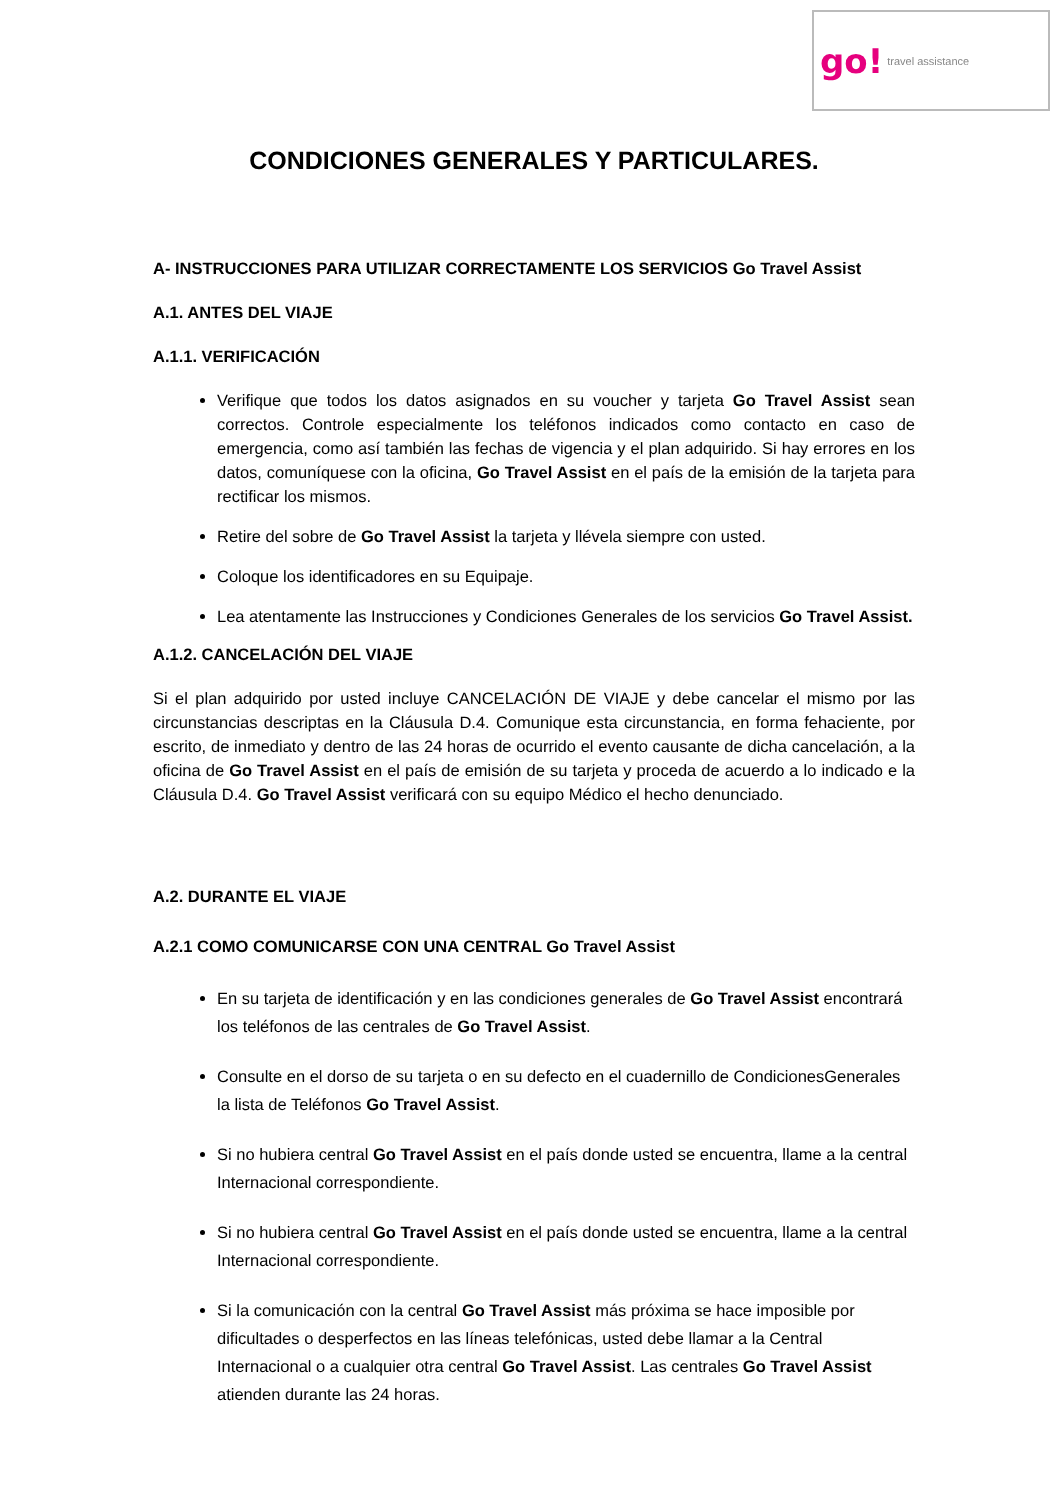go! travel assistance
CONDICIONES GENERALES Y PARTICULARES.
A- INSTRUCCIONES PARA UTILIZAR CORRECTAMENTE LOS SERVICIOS Go Travel Assist
A.1. ANTES DEL VIAJE
A.1.1. VERIFICACIÓN
Verifique que todos los datos asignados en su voucher y tarjeta Go Travel Assist sean correctos. Controle especialmente los teléfonos indicados como contacto en caso de emergencia, como así también las fechas de vigencia y el plan adquirido. Si hay errores en los datos, comuníquese con la oficina, Go Travel Assist en el país de la emisión de la tarjeta para rectificar los mismos.
Retire del sobre de Go Travel Assist la tarjeta y llévela siempre con usted.
Coloque los identificadores en su Equipaje.
Lea atentamente las Instrucciones y Condiciones Generales de los servicios Go Travel Assist.
A.1.2. CANCELACIÓN DEL VIAJE
Si el plan adquirido por usted incluye CANCELACIÓN DE VIAJE y debe cancelar el mismo por las circunstancias descriptas en la Cláusula D.4. Comunique esta circunstancia, en forma fehaciente, por escrito, de inmediato y dentro de las 24 horas de ocurrido el evento causante de dicha cancelación, a la oficina de Go Travel Assist en el país de emisión de su tarjeta y proceda de acuerdo a lo indicado e la Cláusula D.4. Go Travel Assist verificará con su equipo Médico el hecho denunciado.
A.2. DURANTE EL VIAJE
A.2.1 COMO COMUNICARSE CON UNA CENTRAL Go Travel Assist
En su tarjeta de identificación y en las condiciones generales de Go Travel Assist encontrará los teléfonos de las centrales de Go Travel Assist.
Consulte en el dorso de su tarjeta o en su defecto en el cuadernillo de CondicionesGenerales la lista de Teléfonos Go Travel Assist.
Si no hubiera central Go Travel Assist en el país donde usted se encuentra, llame a la central Internacional correspondiente.
Si no hubiera central Go Travel Assist en el país donde usted se encuentra, llame a la central Internacional correspondiente.
Si la comunicación con la central Go Travel Assist más próxima se hace imposible por dificultades o desperfectos en las líneas telefónicas, usted debe llamar a la Central Internacional o a cualquier otra central Go Travel Assist. Las centrales Go Travel Assist atienden durante las 24 horas.